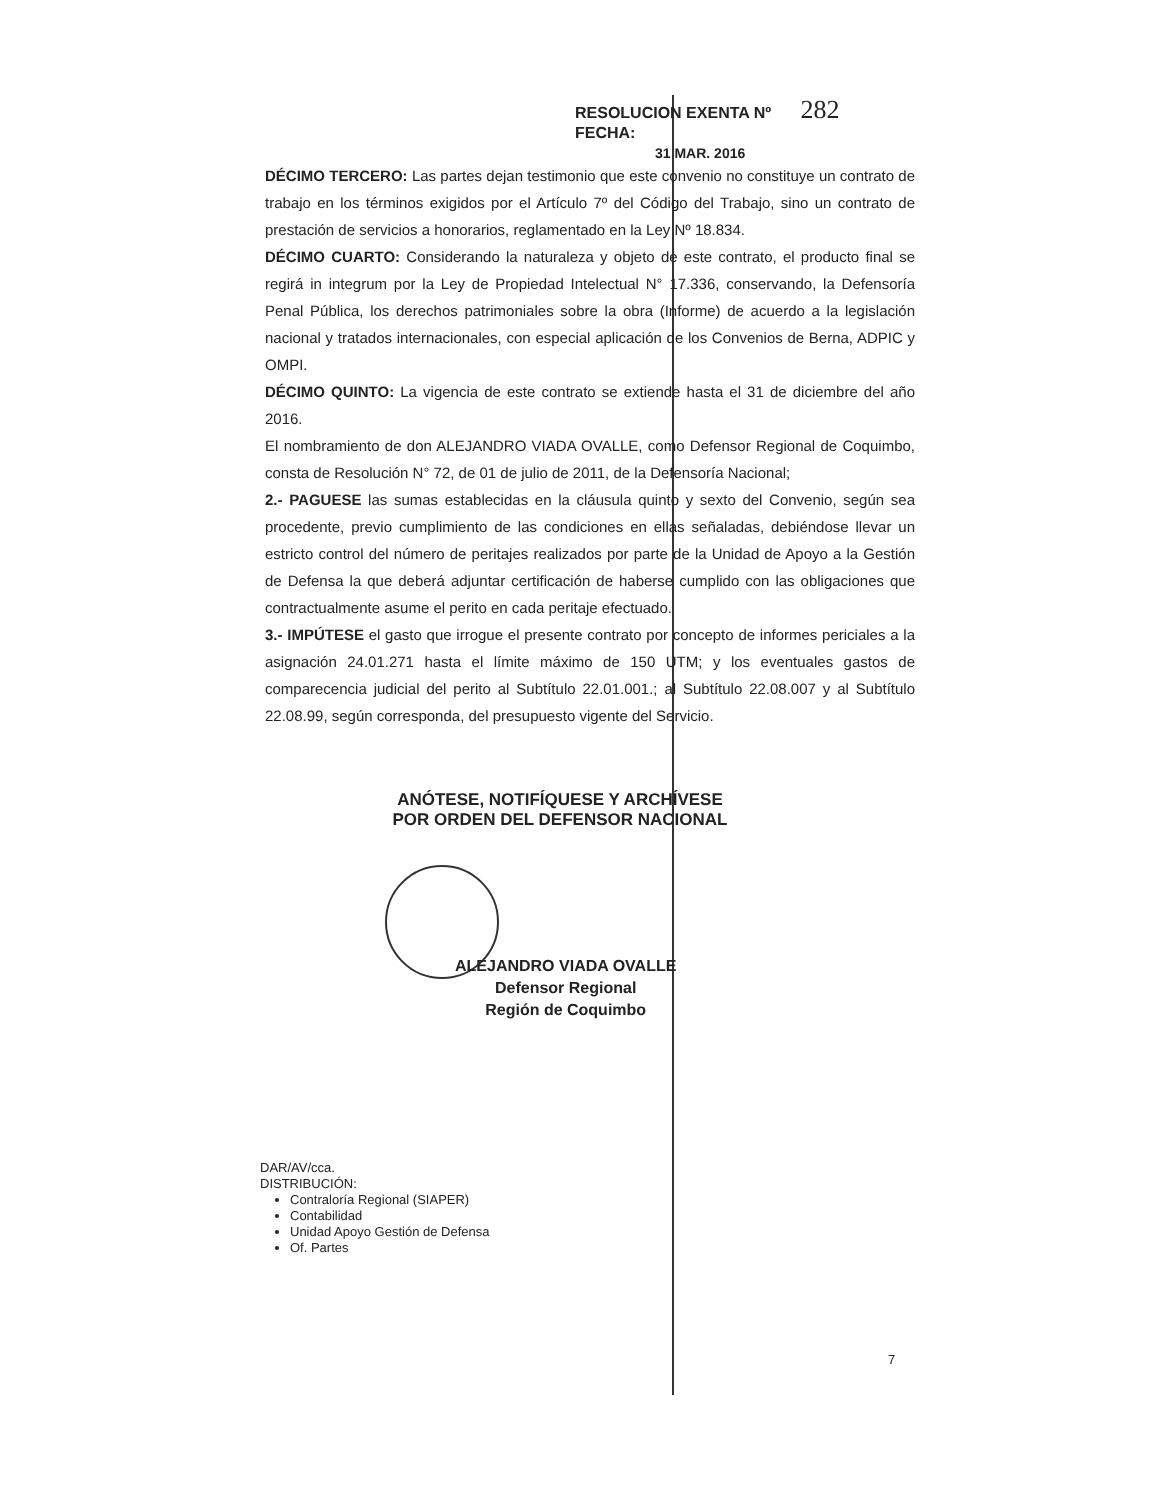RESOLUCION EXENTA Nº 282
FECHA:
31 MAR. 2016
DÉCIMO TERCERO: Las partes dejan testimonio que este convenio no constituye un contrato de trabajo en los términos exigidos por el Artículo 7º del Código del Trabajo, sino un contrato de prestación de servicios a honorarios, reglamentado en la Ley Nº 18.834.
DÉCIMO CUARTO: Considerando la naturaleza y objeto de este contrato, el producto final se regirá in integrum por la Ley de Propiedad Intelectual N° 17.336, conservando, la Defensoría Penal Pública, los derechos patrimoniales sobre la obra (Informe) de acuerdo a la legislación nacional y tratados internacionales, con especial aplicación de los Convenios de Berna, ADPIC y OMPI.
DÉCIMO QUINTO: La vigencia de este contrato se extiende hasta el 31 de diciembre del año 2016.
El nombramiento de don ALEJANDRO VIADA OVALLE, como Defensor Regional de Coquimbo, consta de Resolución N° 72, de 01 de julio de 2011, de la Defensoría Nacional;
2.- PAGUESE las sumas establecidas en la cláusula quinto y sexto del Convenio, según sea procedente, previo cumplimiento de las condiciones en ellas señaladas, debiéndose llevar un estricto control del número de peritajes realizados por parte de la Unidad de Apoyo a la Gestión de Defensa la que deberá adjuntar certificación de haberse cumplido con las obligaciones que contractualmente asume el perito en cada peritaje efectuado.
3.- IMPÚTESE el gasto que irrogue el presente contrato por concepto de informes periciales a la asignación 24.01.271 hasta el límite máximo de 150 UTM; y los eventuales gastos de comparecencia judicial del perito al Subtítulo 22.01.001.; al Subtítulo 22.08.007 y al Subtítulo 22.08.99, según corresponda, del presupuesto vigente del Servicio.
ANÓTESE, NOTIFÍQUESE Y ARCHÍVESE
POR ORDEN DEL DEFENSOR NACIONAL
ALEJANDRO VIADA OVALLE
Defensor Regional
Región de Coquimbo
DAR/AV/cca.
DISTRIBUCIÓN:
Contraloría Regional (SIAPER)
Contabilidad
Unidad Apoyo Gestión de Defensa
Of. Partes
7